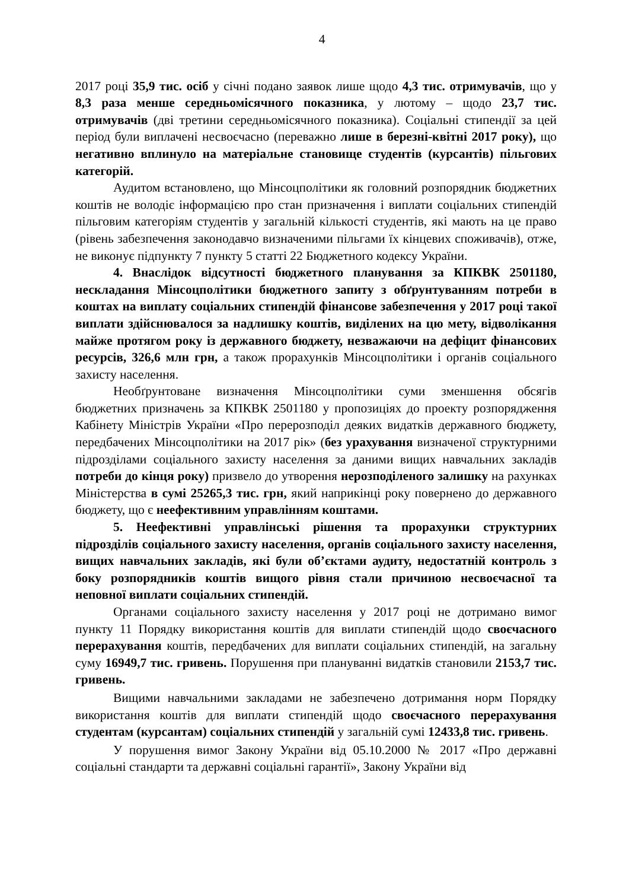4
2017 році 35,9 тис. осіб у січні подано заявок лише щодо 4,3 тис. отримувачів, що у 8,3 раза менше середньомісячного показника, у лютому – щодо 23,7 тис. отримувачів (дві третини середньомісячного показника). Соціальні стипендії за цей період були виплачені несвоєчасно (переважно лише в березні-квітні 2017 року), що негативно вплинуло на матеріальне становище студентів (курсантів) пільгових категорій.
Аудитом встановлено, що Мінсоцполітики як головний розпорядник бюджетних коштів не володіє інформацією про стан призначення і виплати соціальних стипендій пільговим категоріям студентів у загальній кількості студентів, які мають на це право (рівень забезпечення законодавчо визначеними пільгами їх кінцевих споживачів), отже, не виконує підпункту 7 пункту 5 статті 22 Бюджетного кодексу України.
4. Внаслідок відсутності бюджетного планування за КПКВК 2501180, нескладання Мінсоцполітики бюджетного запиту з обґрунтуванням потреби в коштах на виплату соціальних стипендій фінансове забезпечення у 2017 році такої виплати здійснювалося за надлишку коштів, виділених на цю мету, відволікання майже протягом року із державного бюджету, незважаючи на дефіцит фінансових ресурсів, 326,6 млн грн, а також прорахунків Мінсоцполітики і органів соціального захисту населення.
Необґрунтоване визначення Мінсоцполітики суми зменшення обсягів бюджетних призначень за КПКВК 2501180 у пропозиціях до проекту розпорядження Кабінету Міністрів України «Про перерозподіл деяких видатків державного бюджету, передбачених Мінсоцполітики на 2017 рік» (без урахування визначеної структурними підрозділами соціального захисту населення за даними вищих навчальних закладів потреби до кінця року) призвело до утворення нерозподіленого залишку на рахунках Міністерства в сумі 25265,3 тис. грн, який наприкінці року повернено до державного бюджету, що є неефективним управлінням коштами.
5. Неефективні управлінські рішення та прорахунки структурних підрозділів соціального захисту населення, органів соціального захисту населення, вищих навчальних закладів, які були об’єктами аудиту, недостатній контроль з боку розпорядників коштів вищого рівня стали причиною несвоєчасної та неповної виплати соціальних стипендій.
Органами соціального захисту населення у 2017 році не дотримано вимог пункту 11 Порядку використання коштів для виплати стипендій щодо своєчасного перерахування коштів, передбачених для виплати соціальних стипендій, на загальну суму 16949,7 тис. гривень. Порушення при плануванні видатків становили 2153,7 тис. гривень.
Вищими навчальними закладами не забезпечено дотримання норм Порядку використання коштів для виплати стипендій щодо своєчасного перерахування студентам (курсантам) соціальних стипендій у загальній сумі 12433,8 тис. гривень.
У порушення вимог Закону України від 05.10.2000 № 2017 «Про державні соціальні стандарти та державні соціальні гарантії», Закону України від